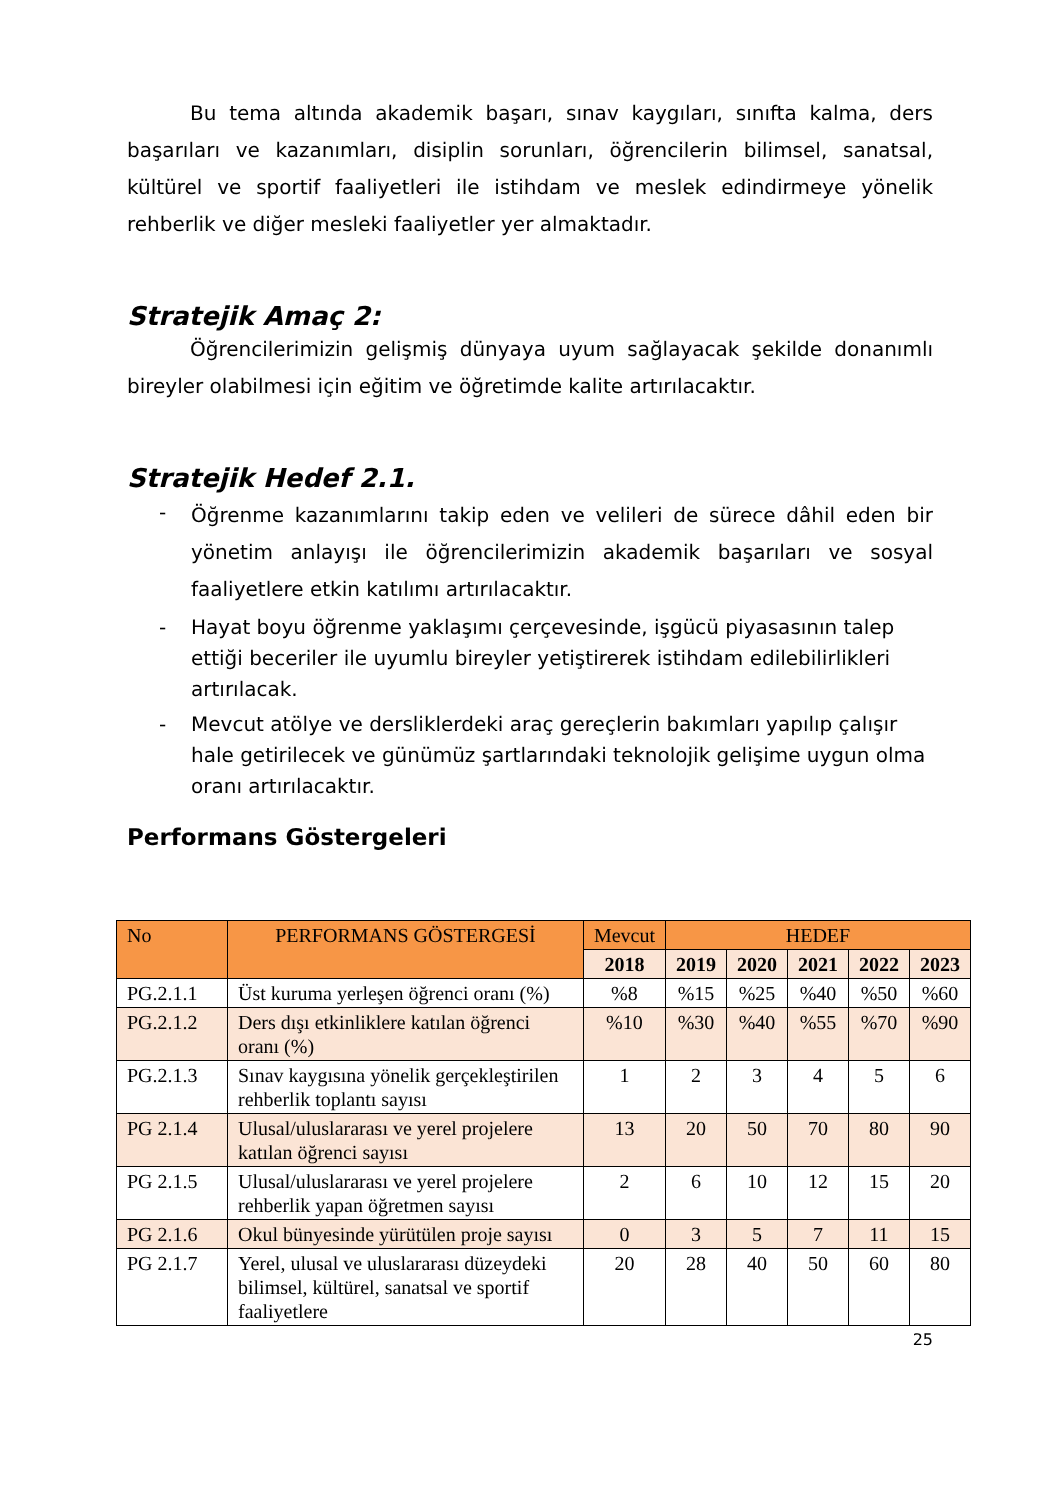Bu tema altında akademik başarı, sınav kaygıları, sınıfta kalma, ders başarıları ve kazanımları, disiplin sorunları, öğrencilerin bilimsel, sanatsal, kültürel ve sportif faaliyetleri ile istihdam ve meslek edindirmeye yönelik rehberlik ve diğer mesleki faaliyetler yer almaktadır.
Stratejik Amaç 2:
Öğrencilerimizin gelişmiş dünyaya uyum sağlayacak şekilde donanımlı bireyler olabilmesi için eğitim ve öğretimde kalite artırılacaktır.
Stratejik Hedef 2.1.
- Öğrenme kazanımlarını takip eden ve velileri de sürece dâhil eden bir yönetim anlayışı ile öğrencilerimizin akademik başarıları ve sosyal faaliyetlere etkin katılımı artırılacaktır.
- Hayat boyu öğrenme yaklaşımı çerçevesinde, işgücü piyasasının talep ettiği beceriler ile uyumlu bireyler yetiştirerek istihdam edilebilirlikleri artırılacak.
- Mevcut atölye ve dersliklerdeki araç gereçlerin bakımları yapılıp çalışır hale getirilecek ve günümüz şartlarındaki teknolojik gelişime uygun olma oranı artırılacaktır.
Performans Göstergeleri
| No | PERFORMANS GÖSTERGESİ | Mevcut | HEDEF | | | | |
| --- | --- | --- | --- | --- | --- | --- | --- |
| | | 2018 | 2019 | 2020 | 2021 | 2022 | 2023 |
| PG.2.1.1 | Üst kuruma yerleşen öğrenci oranı (%) | %8 | %15 | %25 | %40 | %50 | %60 |
| PG.2.1.2 | Ders dışı etkinliklere katılan öğrenci oranı (%) | %10 | %30 | %40 | %55 | %70 | %90 |
| PG.2.1.3 | Sınav kaygısına yönelik gerçekleştirilen rehberlik toplantı sayısı | 1 | 2 | 3 | 4 | 5 | 6 |
| PG 2.1.4 | Ulusal/uluslararası ve yerel projelere katılan öğrenci sayısı | 13 | 20 | 50 | 70 | 80 | 90 |
| PG 2.1.5 | Ulusal/uluslararası ve yerel projelere rehberlik yapan öğretmen sayısı | 2 | 6 | 10 | 12 | 15 | 20 |
| PG 2.1.6 | Okul bünyesinde yürütülen proje sayısı | 0 | 3 | 5 | 7 | 11 | 15 |
| PG 2.1.7 | Yerel, ulusal ve uluslararası düzeydeki bilimsel, kültürel, sanatsal ve sportif faaliyetlere | 20 | 28 | 40 | 50 | 60 | 80 |
25